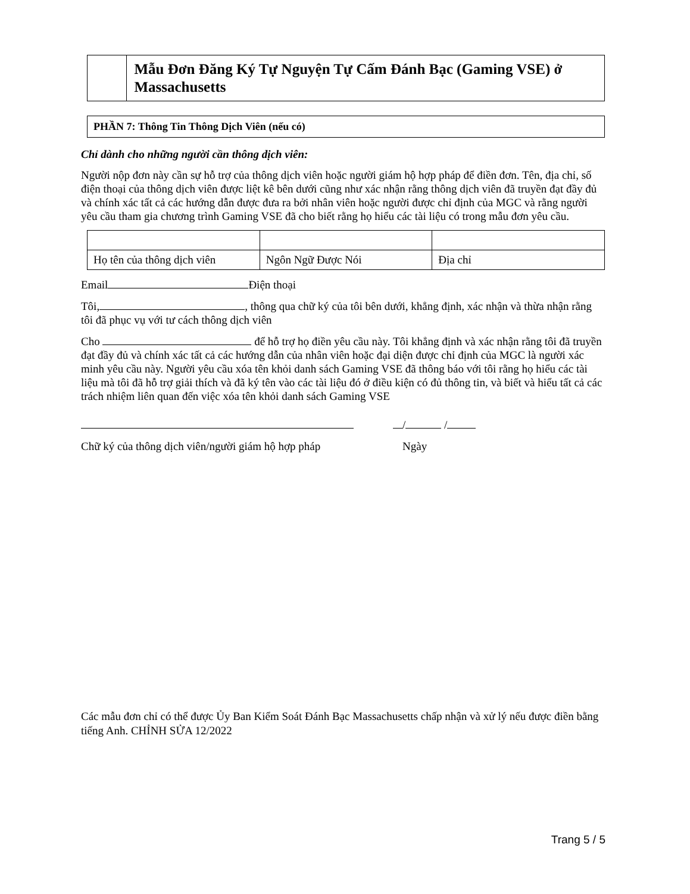Mẫu Đơn Đăng Ký Tự Nguyện Tự Cấm Đánh Bạc (Gaming VSE) ở Massachusetts
PHẦN 7: Thông Tin Thông Dịch Viên (nếu có)
Chỉ dành cho những người cần thông dịch viên:
Người nộp đơn này cần sự hỗ trợ của thông dịch viên hoặc người giám hộ hợp pháp để điền đơn. Tên, địa chỉ, số điện thoại của thông dịch viên được liệt kê bên dưới cũng như xác nhận rằng thông dịch viên đã truyền đạt đầy đủ và chính xác tất cả các hướng dẫn được đưa ra bởi nhân viên hoặc người được chỉ định của MGC và rằng người yêu cầu tham gia chương trình Gaming VSE đã cho biết rằng họ hiểu các tài liệu có trong mẫu đơn yêu cầu.
| Họ tên của thông dịch viên | Ngôn Ngữ Được Nói | Địa chỉ |
Email Điện thoại
Tôi, , thông qua chữ ký của tôi bên dưới, khẳng định, xác nhận và thừa nhận rằng tôi đã phục vụ với tư cách thông dịch viên
Cho để hỗ trợ họ điền yêu cầu này. Tôi khẳng định và xác nhận rằng tôi đã truyền đạt đầy đủ và chính xác tất cả các hướng dẫn của nhân viên hoặc đại diện được chỉ định của MGC là người xác minh yêu cầu này. Người yêu cầu xóa tên khỏi danh sách Gaming VSE đã thông báo với tôi rằng họ hiểu các tài liệu mà tôi đã hỗ trợ giải thích và đã ký tên vào các tài liệu đó ở điều kiện có đủ thông tin, và biết và hiểu tất cả các trách nhiệm liên quan đến việc xóa tên khỏi danh sách Gaming VSE
/ /
Chữ ký của thông dịch viên/người giám hộ hợp pháp Ngày
Các mẫu đơn chỉ có thể được Ủy Ban Kiểm Soát Đánh Bạc Massachusetts chấp nhận và xử lý nếu được điền bằng tiếng Anh. CHỈNH SỬA 12/2022
Trang 5 / 5